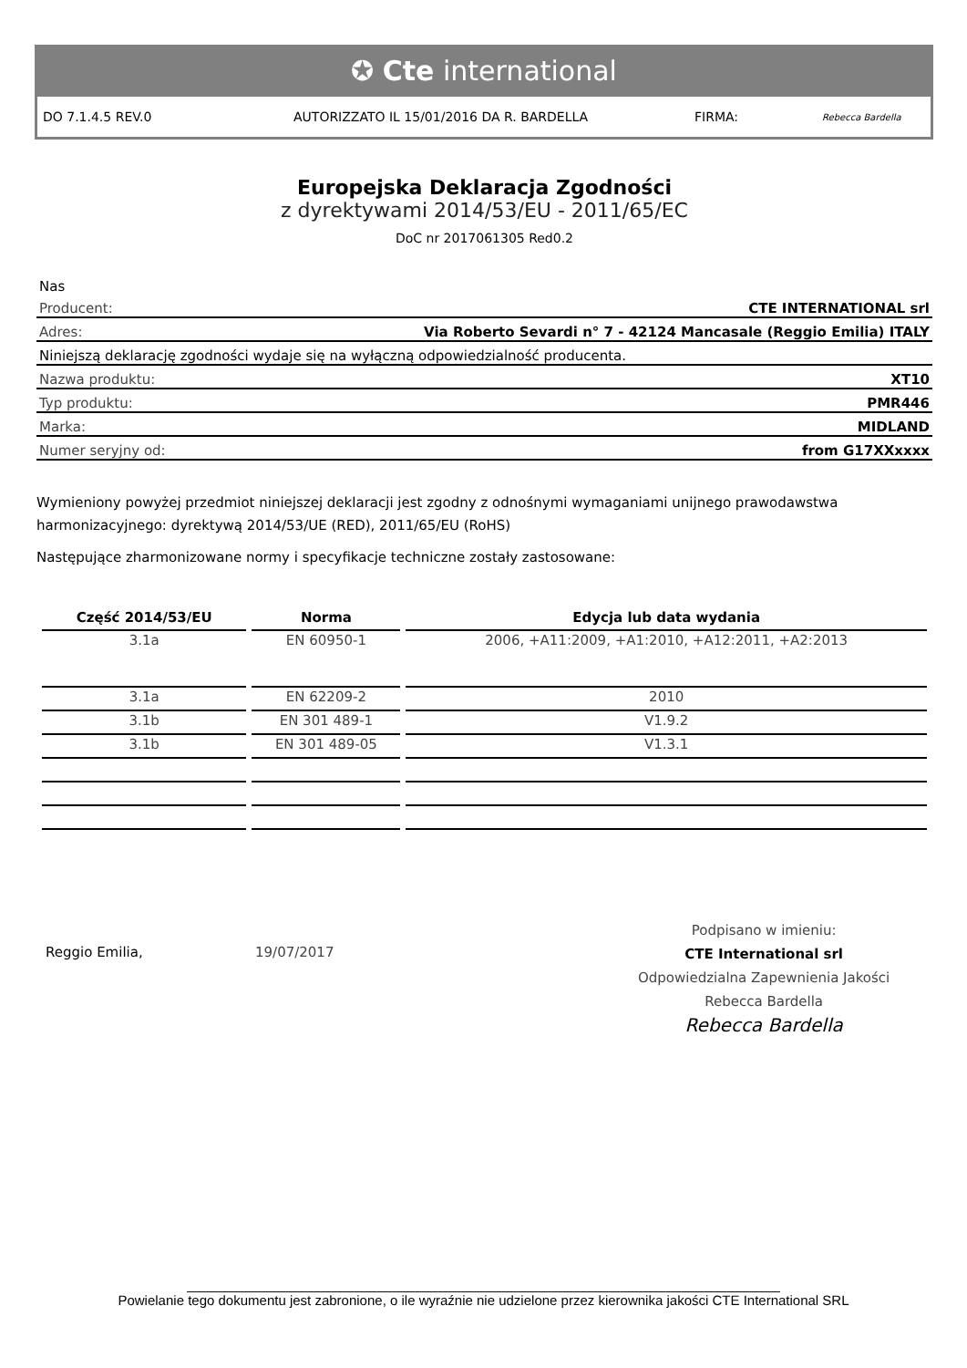✪ Cte international
DO 7.1.4.5 REV.0 AUTORIZZATO IL 15/01/2016 DA R. BARDELLA FIRMA: Rebecca Bardella
Europejska Deklaracja Zgodności
z dyrektywami 2014/53/EU - 2011/65/EC
DoC nr 2017061305 Red0.2
Nas
Producent: CTE INTERNATIONAL srl
Adres: Via Roberto Sevardi n° 7 - 42124 Mancasale (Reggio Emilia) ITALY
Niniejszą deklarację zgodności wydaje się na wyłączną odpowiedzialność producenta.
Nazwa produktu: XT10
Typ produktu: PMR446
Marka: MIDLAND
Numer seryjny od: from G17XXxxxx
Wymieniony powyżej przedmiot niniejszej deklaracji jest zgodny z odnośnymi wymaganiami unijnego prawodawstwa harmonizacyjnego: dyrektywą 2014/53/UE (RED), 2011/65/EU (RoHS)
Następujące zharmonizowane normy i specyfikacje techniczne zostały zastosowane:
| Część 2014/53/EU | Norma | Edycja lub data wydania |
| --- | --- | --- |
| 3.1a | EN 60950-1 | 2006, +A11:2009, +A1:2010, +A12:2011, +A2:2013 |
| 3.1a | EN 62209-2 | 2010 |
| 3.1b | EN 301 489-1 | V1.9.2 |
| 3.1b | EN 301 489-05 | V1.3.1 |
Reggio Emilia, 19/07/2017
Podpisano w imieniu:
CTE International srl
Odpowiedzialna Zapewnienia Jakości
Rebecca Bardella
Rebecca Bardella
______________________________________________________________________________
Powielanie tego dokumentu jest zabronione, o ile wyraźnie nie udzielone przez kierownika jakości CTE International SRL